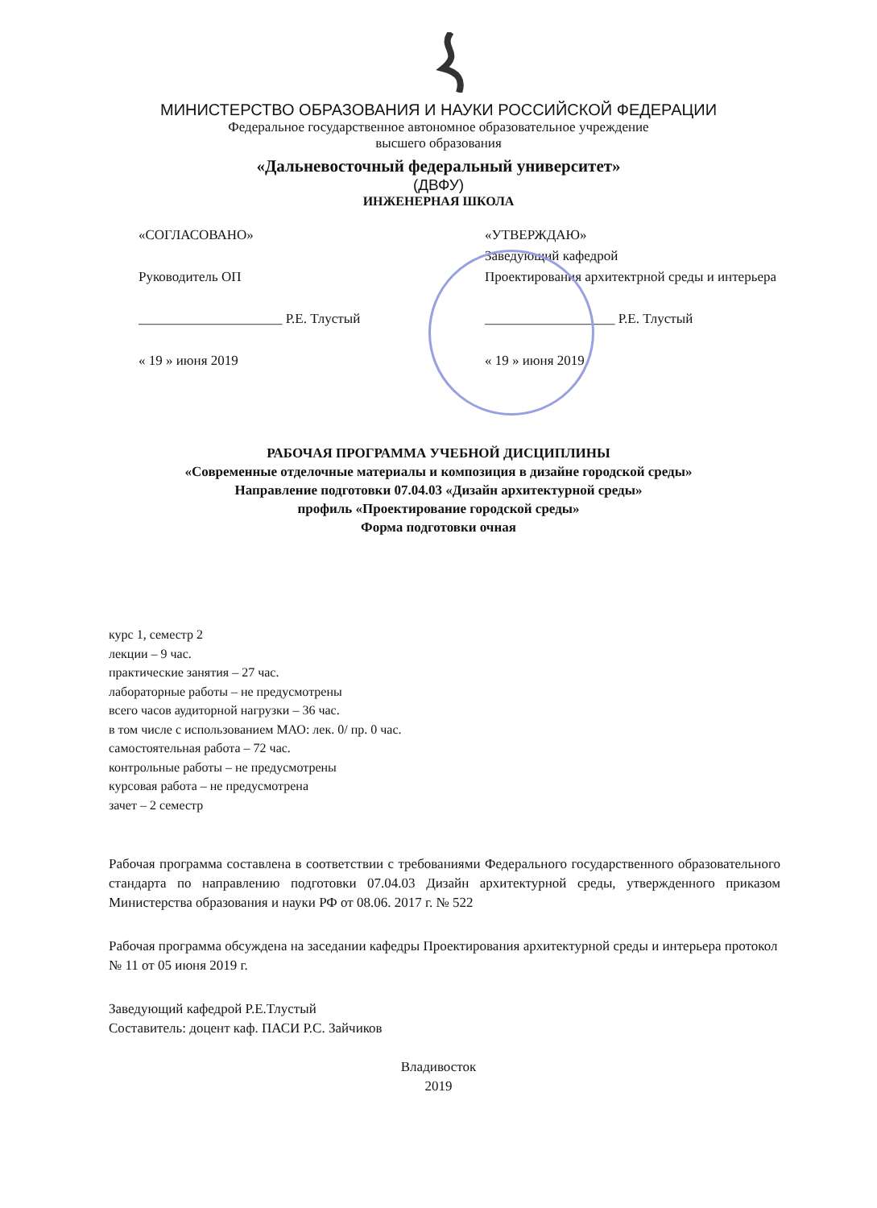МИНИСТЕРСТВО ОБРАЗОВАНИЯ И НАУКИ РОССИЙСКОЙ ФЕДЕРАЦИИ
Федеральное государственное автономное образовательное учреждение
высшего образования
«Дальневосточный федеральный университет»
(ДВФУ)
ИНЖЕНЕРНАЯ ШКОЛА
«СОГЛАСОВАНО»
Руководитель ОП
_____________________ Р.Е. Тлустый
« 19 » июня 2019
«УТВЕРЖДАЮ»
Заведующий кафедрой
Проектирования архитектрной среды и интерьера
___________________ Р.Е. Тлустый
« 19 » июня 2019
РАБОЧАЯ ПРОГРАММА УЧЕБНОЙ ДИСЦИПЛИНЫ
«Современные отделочные материалы и композиция в дизайне городской среды»
Направление подготовки 07.04.03 «Дизайн архитектурной среды»
профиль «Проектирование городской среды»
Форма подготовки очная
курс 1, семестр 2
лекции – 9 час.
практические занятия – 27 час.
лабораторные работы – не предусмотрены
всего часов аудиторной нагрузки – 36 час.
в том числе с использованием МАО: лек. 0/ пр. 0 час.
самостоятельная работа – 72 час.
контрольные работы – не предусмотрены
курсовая работа – не предусмотрена
зачет – 2 семестр
Рабочая программа составлена в соответствии с требованиями Федерального государственного образовательного стандарта по направлению подготовки 07.04.03 Дизайн архитектурной среды, утвержденного приказом Министерства образования и науки РФ от 08.06. 2017 г. № 522
Рабочая программа обсуждена на заседании кафедры Проектирования архитектурной среды и интерьера протокол № 11 от 05 июня 2019 г.
Заведующий кафедрой Р.Е.Тлустый
Составитель: доцент каф. ПАСИ Р.С. Зайчиков
Владивосток
2019